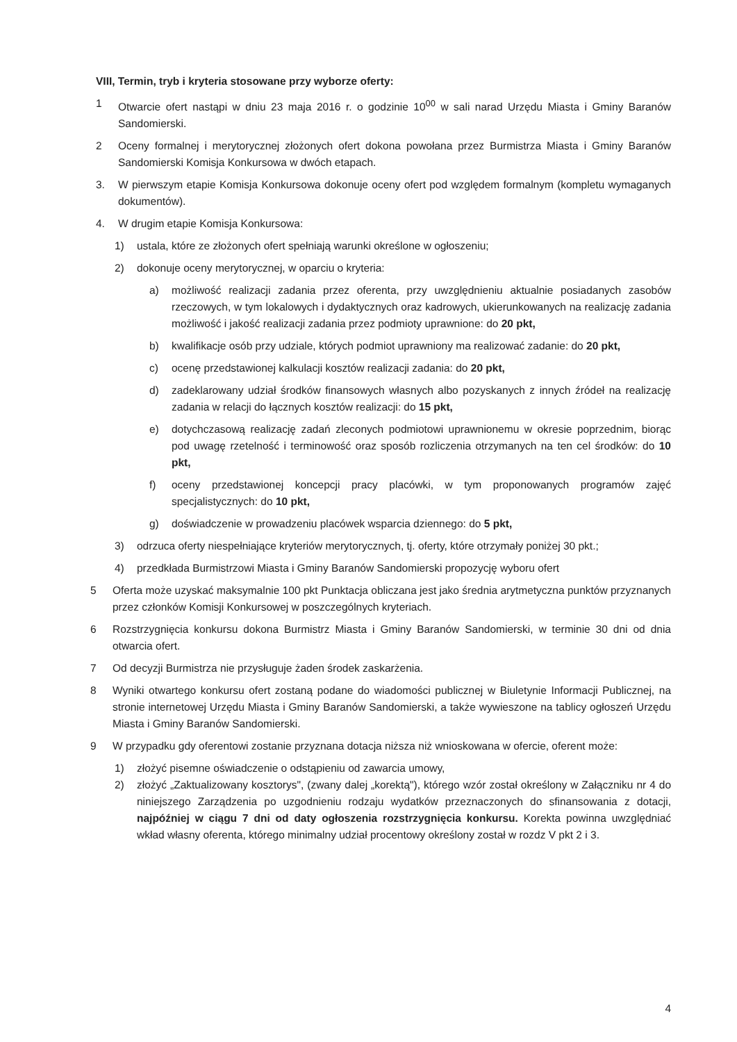VIII, Termin, tryb i kryteria stosowane przy wyborze oferty:
1 Otwarcie ofert nastąpi w dniu 23 maja 2016 r. o godzinie 10<sup>00</sup> w sali narad Urzędu Miasta i Gminy Baranów Sandomierski.
2 Oceny formalnej i merytorycznej złożonych ofert dokona powołana przez Burmistrza Miasta i Gminy Baranów Sandomierski Komisja Konkursowa w dwóch etapach.
3. W pierwszym etapie Komisja Konkursowa dokonuje oceny ofert pod względem formalnym (kompletu wymaganych dokumentów).
4. W drugim etapie Komisja Konkursowa:
1) ustala, które ze złożonych ofert spełniają warunki określone w ogłoszeniu;
2) dokonuje oceny merytorycznej, w oparciu o kryteria:
a) możliwość realizacji zadania przez oferenta, przy uwzględnieniu aktualnie posiadanych zasobów rzeczowych, w tym lokalowych i dydaktycznych oraz kadrowych, ukierunkowanych na realizację zadania możliwość i jakość realizacji zadania przez podmioty uprawnione: do 20 pkt,
b) kwalifikacje osób przy udziale, których podmiot uprawniony ma realizować zadanie: do 20 pkt,
c) ocenę przedstawionej kalkulacji kosztów realizacji zadania: do 20 pkt,
d) zadeklarowany udział środków finansowych własnych albo pozyskanych z innych źródeł na realizację zadania w relacji do łącznych kosztów realizacji: do 15 pkt,
e) dotychczasową realizację zadań zleconych podmiotowi uprawnionemu w okresie poprzednim, biorąc pod uwagę rzetelność i terminowość oraz sposób rozliczenia otrzymanych na ten cel środków: do 10 pkt,
f) oceny przedstawionej koncepcji pracy placówki, w tym proponowanych programów zajęć specjalistycznych: do 10 pkt,
g) doświadczenie w prowadzeniu placówek wsparcia dziennego: do 5 pkt,
3) odrzuca oferty niespełniające kryteriów merytorycznych, tj. oferty, które otrzymały poniżej 30 pkt.;
4) przedkłada Burmistrzowi Miasta i Gminy Baranów Sandomierski propozycję wyboru ofert
5 Oferta może uzyskać maksymalnie 100 pkt Punktacja obliczana jest jako średnia arytmetyczna punktów przyznanych przez członków Komisji Konkursowej w poszczególnych kryteriach.
6 Rozstrzygnięcia konkursu dokona Burmistrz Miasta i Gminy Baranów Sandomierski, w terminie 30 dni od dnia otwarcia ofert.
7 Od decyzji Burmistrza nie przysługuje żaden środek zaskarżenia.
8 Wyniki otwartego konkursu ofert zostaną podane do wiadomości publicznej w Biuletynie Informacji Publicznej, na stronie internetowej Urzędu Miasta i Gminy Baranów Sandomierski, a także wywieszone na tablicy ogłoszeń Urzędu Miasta i Gminy Baranów Sandomierski.
9 W przypadku gdy oferentowi zostanie przyznana dotacja niższa niż wnioskowana w ofercie, oferent może:
1) złożyć pisemne oświadczenie o odstąpieniu od zawarcia umowy,
2) złożyć „Zaktualizowany kosztorys", (zwany dalej „korektą"), którego wzór został określony w Załączniku nr 4 do niniejszego Zarządzenia po uzgodnieniu rodzaju wydatków przeznaczonych do sfinansowania z dotacji, najpóźniej w ciągu 7 dni od daty ogłoszenia rozstrzygnięcia konkursu. Korekta powinna uwzględniać wkład własny oferenta, którego minimalny udział procentowy określony został w rozdz V pkt 2 i 3.
4